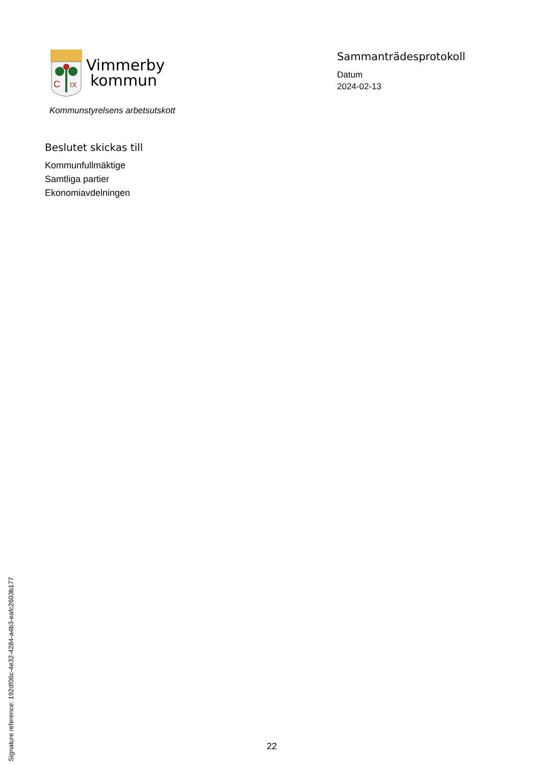C
IX
Vimmerby
kommun
Kommunstyrelsens arbetsutskott
Sammanträdesprotokoll
Datum
2024-02-13
Beslutet skickas till
Kommunfullmäktige
Samtliga partier
Ekonomiavdelningen
Signature reference: 192df06c-4e32-4284-a4b3-eafc2603b177
22